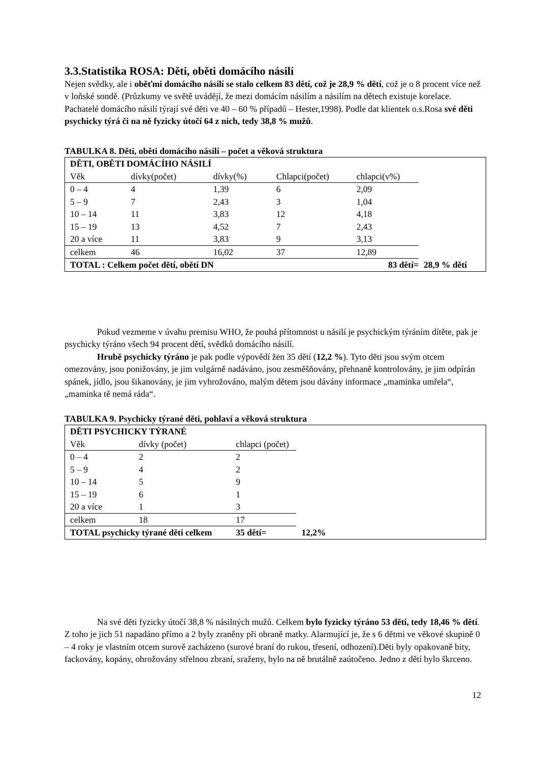3.3.Statistika ROSA: Děti, oběti domácího násilí
Nejen svědky, ale i oběťmi domácího násilí se stalo celkem 83 dětí, což je 28,9 % dětí, což je o 8 procent více než v loňské sondě. (Průzkumy ve světě uvádějí, že mezi domácím násilím a násilím na dětech existuje korelace. Pachatelé domácího násilí týrají své děti ve 40 – 60 % případů – Hester,1998). Podle dat klientek o.s.Rosa své děti psychicky týrá či na ně fyzicky útočí 64 z nich, tedy 38,8 % mužů.
TABULKA 8. Děti, oběti domácího násilí – počet a věková struktura
| DĚTI, OBĚTI DOMÁCÍHO NÁSILÍ | | | | | |
| Věk | dívky(počet) | dívky(%) | Chlapci(počet) | chlapci(v%) | |
| 0 – 4 | 4 | 1,39 | 6 | 2,09 | |
| 5 – 9 | 7 | 2,43 | 3 | 1,04 | |
| 10 – 14 | 11 | 3,83 | 12 | 4,18 | |
| 15 – 19 | 13 | 4,52 | 7 | 2,43 | |
| 20 a více | 11 | 3,83 | 9 | 3,13 | |
| celkem | 46 | 16,02 | 37 | 12,89 | |
| TOTAL : Celkem počet dětí, obětí DN | | | 83 dětí= | | 28,9 % dětí |
Pokud vezmeme v úvahu premisu WHO, že pouhá přítomnost u násilí je psychickým týráním dítěte, pak je psychicky týráno všech 94 procent dětí, svědků domácího násilí.
Hrubě psychicky týráno je pak podle výpovědí žen 35 dětí (12,2 %). Tyto děti jsou svým otcem omezovány, jsou ponižovány, je jim vulgárně nadáváno, jsou zesměšňovány, přehnaně kontrolovány, je jim odpírán spánek, jídlo, jsou šikanovány, je jim vyhrožováno, malým dětem jsou dávány informace „maminka umřela“, „maminka tě nemá ráda“.
TABULKA 9. Psychicky týrané děti, pohlaví a věková struktura
| DĚTI PSYCHICKY TÝRANÉ | | | |
| Věk | dívky (počet) | chlapci (počet) | |
| 0 – 4 | 2 | 2 | |
| 5 – 9 | 4 | 2 | |
| 10 – 14 | 5 | 9 | |
| 15 – 19 | 6 | 1 | |
| 20 a více | 1 | 3 | |
| celkem | 18 | 17 | |
| TOTAL psychicky týrané děti celkem | | 35 dětí= | 12,2% |
Na své děti fyzicky útočí 38,8 % násilných mužů. Celkem bylo fyzicky týráno 53 dětí, tedy 18,46 % dětí. Z toho je jich 51 napadáno přímo a 2 byly zraněny při obraně matky. Alarmující je, že s 6 dětmi ve věkové skupině 0 – 4 roky je vlastním otcem surově zacházeno (surové braní do rukou, třesení, odhození).Děti byly opakovaně bity, fackovány, kopány, ohrožovány střelnou zbraní, sraženy, bylo na ně brutálně zaútočeno. Jedno z dětí bylo škrceno.
12